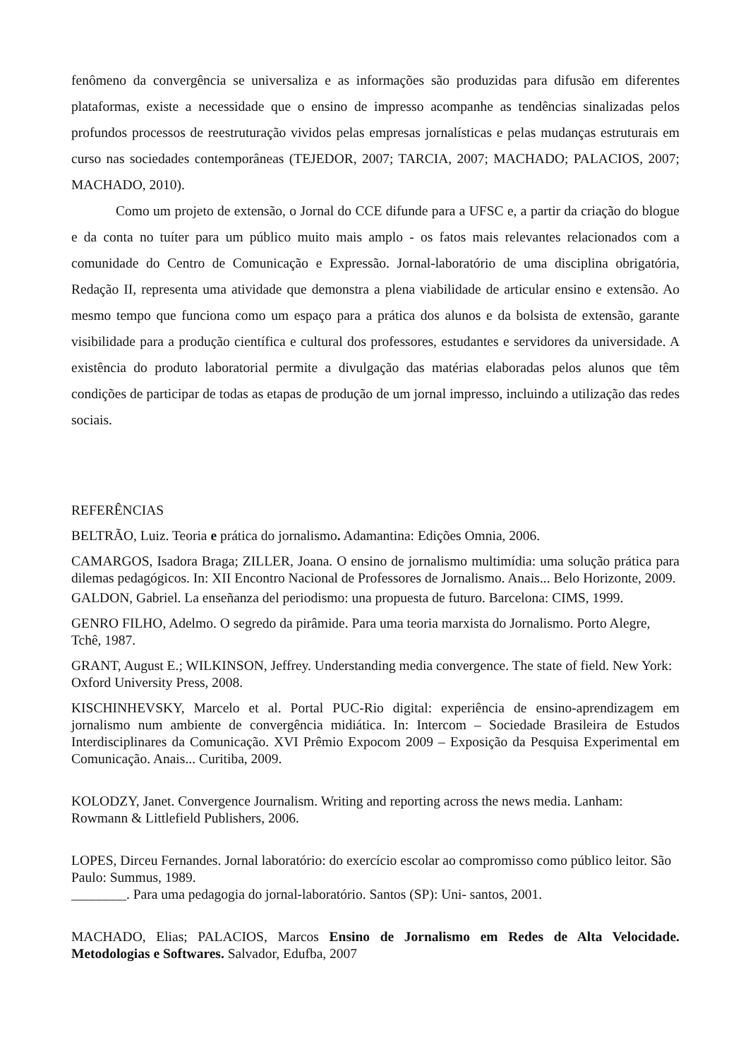fenômeno da convergência se universaliza e as informações são produzidas para difusão em diferentes plataformas, existe a necessidade que o ensino de impresso acompanhe as tendências sinalizadas pelos profundos processos de reestruturação vividos pelas empresas jornalísticas e pelas mudanças estruturais em curso nas sociedades contemporâneas (TEJEDOR, 2007; TARCIA, 2007; MACHADO; PALACIOS, 2007; MACHADO, 2010).
Como um projeto de extensão, o Jornal do CCE difunde para a UFSC e, a partir da criação do blogue e da conta no tuíter para um público muito mais amplo - os fatos mais relevantes relacionados com a comunidade do Centro de Comunicação e Expressão. Jornal-laboratório de uma disciplina obrigatória, Redação II, representa uma atividade que demonstra a plena viabilidade de articular ensino e extensão. Ao mesmo tempo que funciona como um espaço para a prática dos alunos e da bolsista de extensão, garante visibilidade para a produção científica e cultural dos professores, estudantes e servidores da universidade. A existência do produto laboratorial permite a divulgação das matérias elaboradas pelos alunos que têm condições de participar de todas as etapas de produção de um jornal impresso, incluindo a utilização das redes sociais.
REFERÊNCIAS
BELTRÃO, Luiz. Teoria e prática do jornalismo. Adamantina: Edições Omnia, 2006.
CAMARGOS, Isadora Braga; ZILLER, Joana. O ensino de jornalismo multimídia: uma solução prática para dilemas pedagógicos. In: XII Encontro Nacional de Professores de Jornalismo. Anais... Belo Horizonte, 2009.
GALDON, Gabriel. La enseñanza del periodismo: una propuesta de futuro. Barcelona: CIMS, 1999.
GENRO FILHO, Adelmo. O segredo da pirâmide. Para uma teoria marxista do Jornalismo. Porto Alegre, Tchê, 1987.
GRANT, August E.; WILKINSON, Jeffrey. Understanding media convergence. The state of field. New York: Oxford University Press, 2008.
KISCHINHEVSKY, Marcelo et al. Portal PUC-Rio digital: experiência de ensino-aprendizagem em jornalismo num ambiente de convergência midiática. In: Intercom – Sociedade Brasileira de Estudos Interdisciplinares da Comunicação. XVI Prêmio Expocom 2009 – Exposição da Pesquisa Experimental em Comunicação. Anais... Curitiba, 2009.
KOLODZY, Janet. Convergence Journalism. Writing and reporting across the news media. Lanham: Rowmann & Littlefield Publishers, 2006.
LOPES, Dirceu Fernandes. Jornal laboratório: do exercício escolar ao compromisso como público leitor. São Paulo: Summus, 1989.
________. Para uma pedagogia do jornal-laboratório. Santos (SP): Uni- santos, 2001.
MACHADO, Elias; PALACIOS, Marcos Ensino de Jornalismo em Redes de Alta Velocidade. Metodologias e Softwares. Salvador, Edufba, 2007